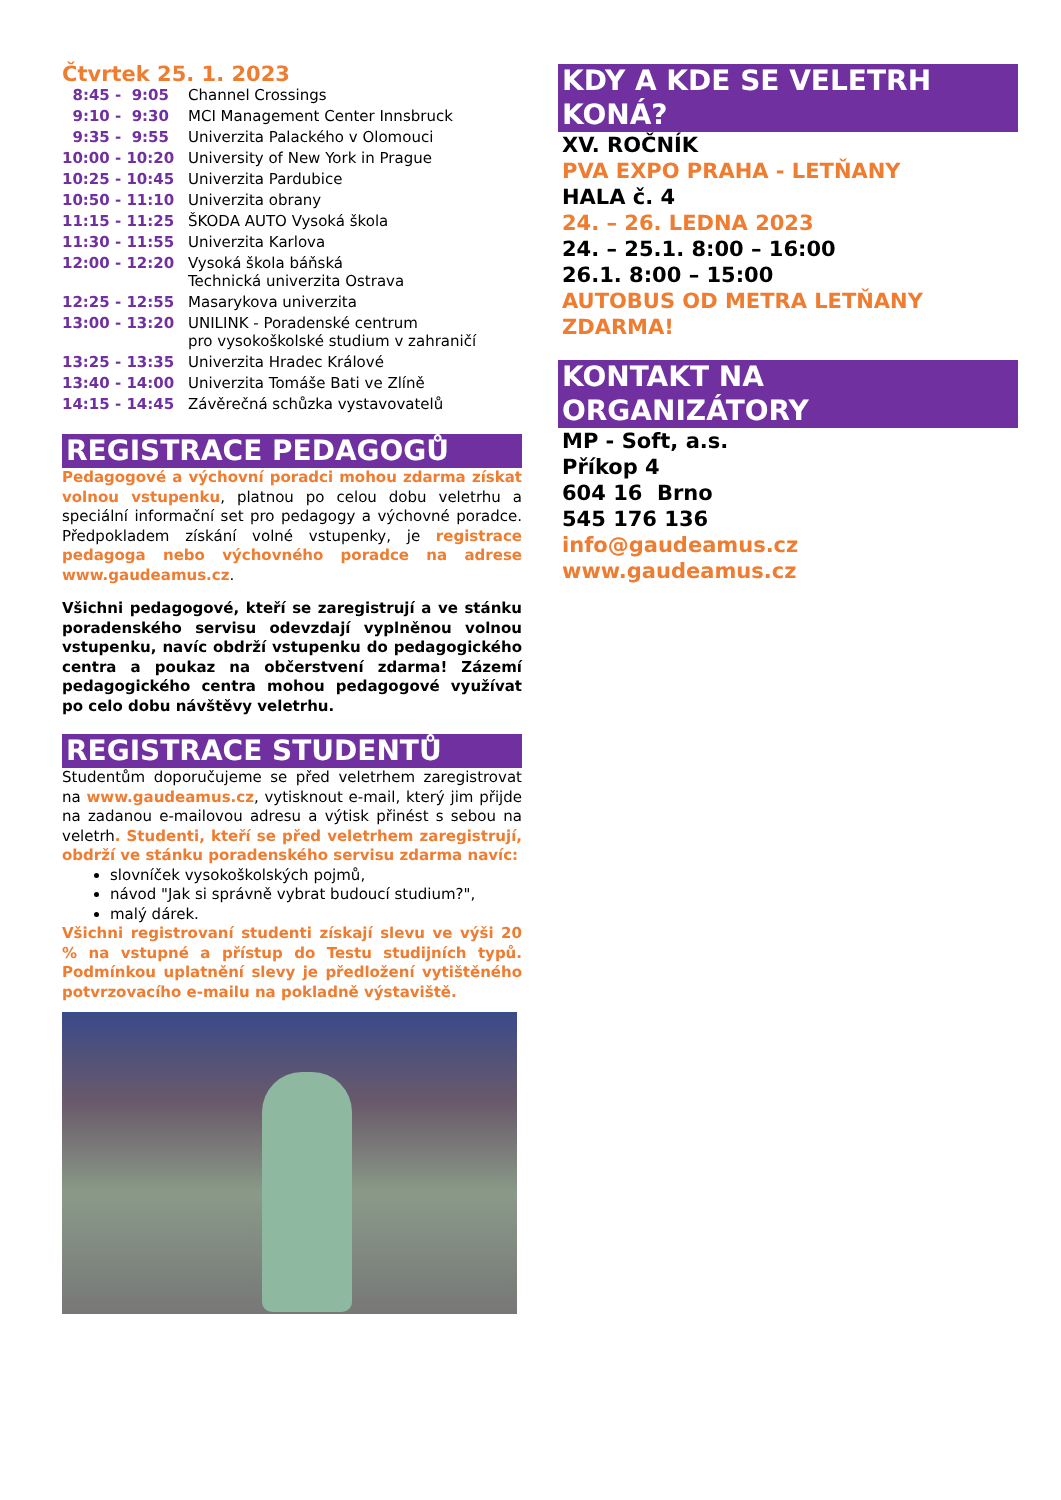Čtvrtek 25. 1. 2023
| 8:45 - 9:05 | Channel Crossings |
| 9:10 - 9:30 | MCI Management Center Innsbruck |
| 9:35 - 9:55 | Univerzita Palackého v Olomouci |
| 10:00 - 10:20 | University of New York in Prague |
| 10:25 - 10:45 | Univerzita Pardubice |
| 10:50 - 11:10 | Univerzita obrany |
| 11:15 - 11:25 | ŠKODA AUTO Vysoká škola |
| 11:30 - 11:55 | Univerzita Karlova |
| 12:00 - 12:20 | Vysoká škola báňská Technická univerzita Ostrava |
| 12:25 - 12:55 | Masarykova univerzita |
| 13:00 - 13:20 | UNILINK - Poradenské centrum pro vysokoškolské studium v zahraničí |
| 13:25 - 13:35 | Univerzita Hradec Králové |
| 13:40 - 14:00 | Univerzita Tomáše Bati ve Zlíně |
| 14:15 - 14:45 | Závěrečná schůzka vystavovatelů |
REGISTRACE PEDAGOGŮ
Pedagogové a výchovní poradci mohou zdarma získat volnou vstupenku, platnou po celou dobu veletrhu a speciální informační set pro pedagogy a výchovné poradce. Předpokladem získání volné vstupenky, je registrace pedagoga nebo výchovného poradce na adrese www.gaudeamus.cz.
Všichni pedagogové, kteří se zaregistrují a ve stánku poradenského servisu odevzdají vyplněnou volnou vstupenku, navíc obdrží vstupenku do pedagogického centra a poukaz na občerstvení zdarma! Zázemí pedagogického centra mohou pedagogové využívat po celo dobu návštěvy veletrhu.
REGISTRACE STUDENTŮ
Studentům doporučujeme se před veletrhem zaregistrovat na www.gaudeamus.cz, vytisknout e-mail, který jim přijde na zadanou e-mailovou adresu a výtisk přinést s sebou na veletrh. Studenti, kteří se před veletrhem zaregistrují, obdrží ve stánku poradenského servisu zdarma navíc:
slovníček vysokoškolských pojmů,
návod "Jak si správně vybrat budoucí studium?",
malý dárek.
Všichni registrovaní studenti získají slevu ve výši 20 % na vstupné a přístup do Testu studijních typů. Podmínkou uplatnění slevy je předložení vytištěného potvrzovacího e-mailu na pokladně výstaviště.
KDY A KDE SE VELETRH KONÁ?
XV. ROČNÍK
PVA EXPO PRAHA - LETŇANY
HALA č. 4
24. – 26. LEDNA 2023
24. – 25.1. 8:00 – 16:00
26.1. 8:00 – 15:00
AUTOBUS OD METRA LETŇANY ZDARMA!
KONTAKT NA ORGANIZÁTORY
MP - Soft, a.s.
Příkop 4
604 16 Brno
545 176 136
info@gaudeamus.cz
www.gaudeamus.cz